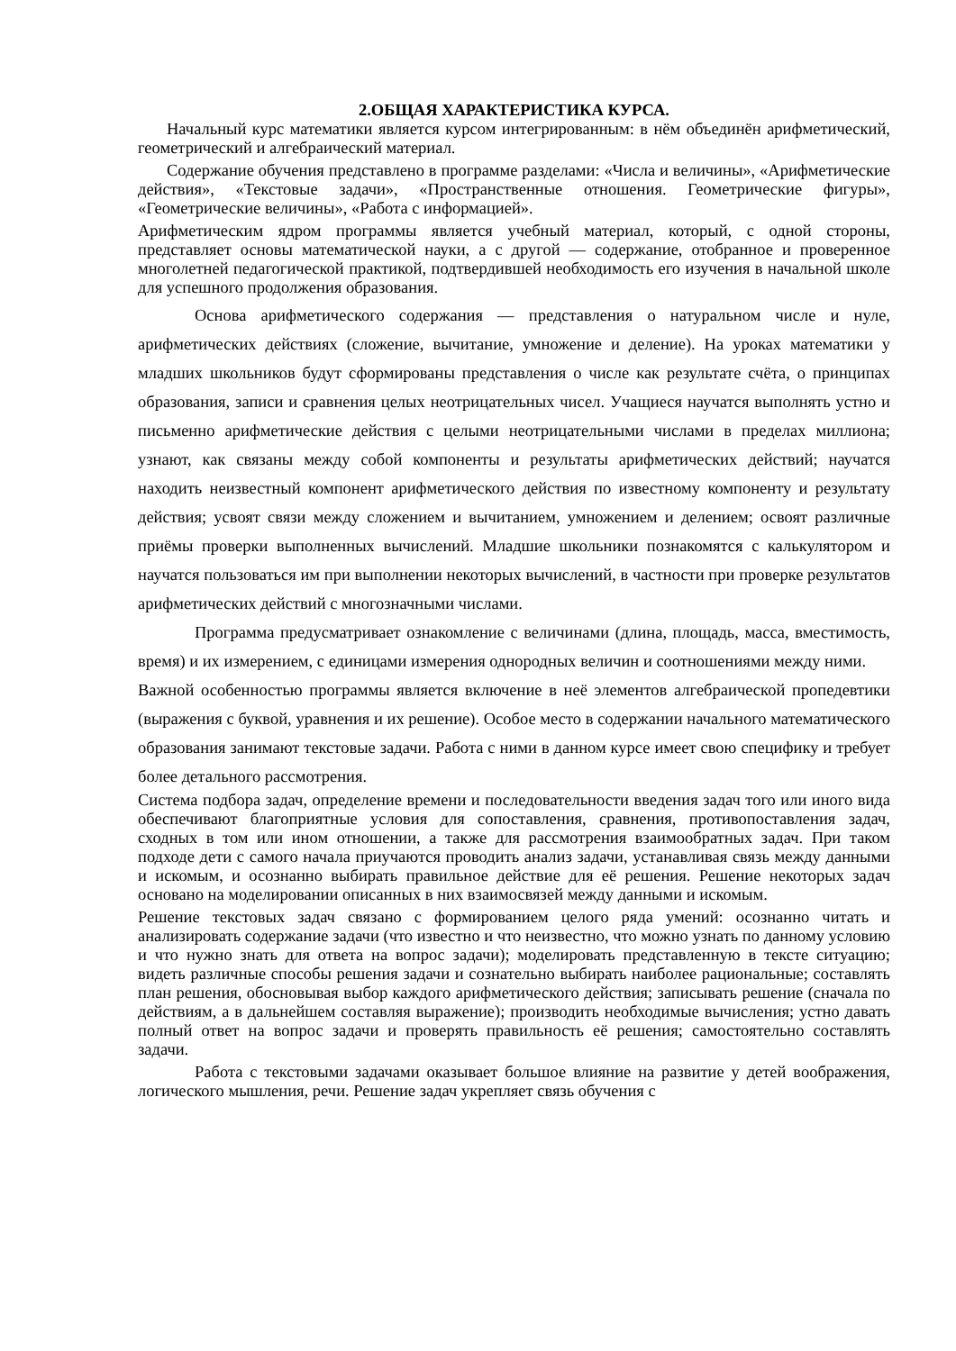2.ОБЩАЯ ХАРАКТЕРИСТИКА КУРСА.
Начальный курс математики является курсом интегрированным: в нём объединён арифметический, геометрический и алгебраический материал.
Содержание обучения представлено в программе разделами: «Числа и величины», «Арифметические действия», «Текстовые задачи», «Пространственные отношения. Геометрические фигуры», «Геометрические величины», «Работа с информацией».
Арифметическим ядром программы является учебный материал, который, с одной стороны, представляет основы математической науки, а с другой — содержание, отобранное и проверенное многолетней педагогической практикой, подтвердившей необходимость его изучения в начальной школе для успешного продолжения образования.
Основа арифметического содержания — представления о натуральном числе и нуле, арифметических действиях (сложение, вычитание, умножение и деление). На уроках математики у младших школьников будут сформированы представления о числе как результате счёта, о принципах образования, записи и сравнения целых неотрицательных чисел. Учащиеся научатся выполнять устно и письменно арифметические действия с целыми неотрицательными числами в пределах миллиона; узнают, как связаны между собой компоненты и результаты арифметических действий; научатся находить неизвестный компонент арифметического действия по известному компоненту и результату действия; усвоят связи между сложением и вычитанием, умножением и делением; освоят различные приёмы проверки выполненных вычислений. Младшие школьники познакомятся с калькулятором и научатся пользоваться им при выполнении некоторых вычислений, в частности при проверке результатов арифметических действий с многозначными числами.
Программа предусматривает ознакомление с величинами (длина, площадь, масса, вместимость, время) и их измерением, с единицами измерения однородных величин и соотношениями между ними.
Важной особенностью программы является включение в неё элементов алгебраической пропедевтики (выражения с буквой, уравнения и их решение). Особое место в содержании начального математического образования занимают текстовые задачи. Работа с ними в данном курсе имеет свою специфику и требует более детального рассмотрения.
Система подбора задач, определение времени и последовательности введения задач того или иного вида обеспечивают благоприятные условия для сопоставления, сравнения, противопоставления задач, сходных в том или ином отношении, а также для рассмотрения взаимообратных задач. При таком подходе дети с самого начала приучаются проводить анализ задачи, устанавливая связь между данными и искомым, и осознанно выбирать правильное действие для её решения. Решение некоторых задач основано на моделировании описанных в них взаимосвязей между данными и искомым.
Решение текстовых задач связано с формированием целого ряда умений: осознанно читать и анализировать содержание задачи (что известно и что неизвестно, что можно узнать по данному условию и что нужно знать для ответа на вопрос задачи); моделировать представленную в тексте ситуацию; видеть различные способы решения задачи и сознательно выбирать наиболее рациональные; составлять план решения, обосновывая выбор каждого арифметического действия; записывать решение (сначала по действиям, а в дальнейшем составляя выражение); производить необходимые вычисления; устно давать полный ответ на вопрос задачи и проверять правильность её решения; самостоятельно составлять задачи.
Работа с текстовыми задачами оказывает большое влияние на развитие у детей воображения, логического мышления, речи. Решение задач укрепляет связь обучения с